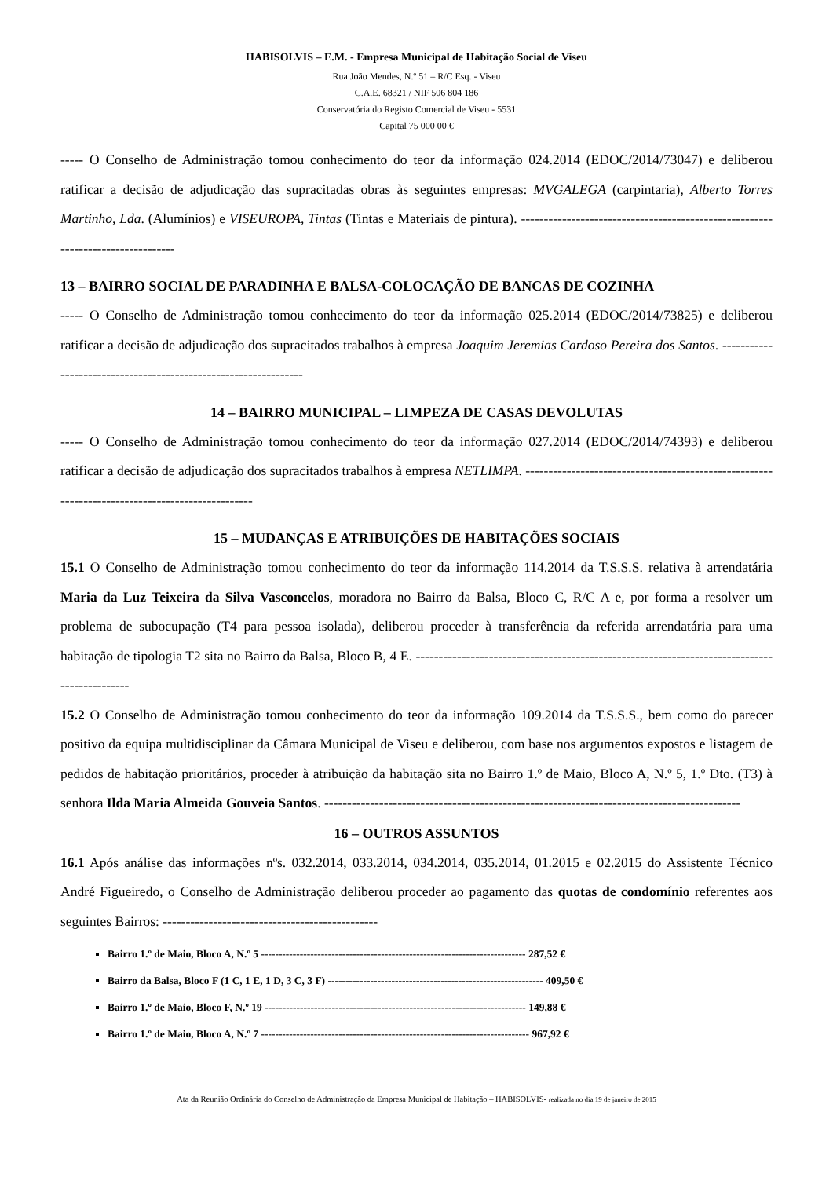HABISOLVIS – E.M. - Empresa Municipal de Habitação Social de Viseu
Rua João Mendes, N.º 51 – R/C Esq. - Viseu
C.A.E. 68321 / NIF 506 804 186
Conservatória do Registo Comercial de Viseu - 5531
Capital 75 000 00 €
----- O Conselho de Administração tomou conhecimento do teor da informação 024.2014 (EDOC/2014/73047) e deliberou ratificar a decisão de adjudicação das supracitadas obras às seguintes empresas: MVGALEGA (carpintaria), Alberto Torres Martinho, Lda. (Alumínios) e VISEUROPA, Tintas (Tintas e Materiais de pintura). --------------------------------------------------------------------------------
13 – BAIRRO SOCIAL DE PARADINHA E BALSA-COLOCAÇÃO DE BANCAS DE COZINHA
----- O Conselho de Administração tomou conhecimento do teor da informação 025.2014 (EDOC/2014/73825) e deliberou ratificar a decisão de adjudicação dos supracitados trabalhos à empresa Joaquim Jeremias Cardoso Pereira dos Santos. ----------------------------------------------------------------
14 – BAIRRO MUNICIPAL – LIMPEZA DE CASAS DEVOLUTAS
----- O Conselho de Administração tomou conhecimento do teor da informação 027.2014 (EDOC/2014/74393) e deliberou ratificar a decisão de adjudicação dos supracitados trabalhos à empresa NETLIMPA. ------------------------------------------------------------------------------------------------
15 – MUDANÇAS E ATRIBUIÇÕES DE HABITAÇÕES SOCIAIS
15.1 O Conselho de Administração tomou conhecimento do teor da informação 114.2014 da T.S.S.S. relativa à arrendatária Maria da Luz Teixeira da Silva Vasconcelos, moradora no Bairro da Balsa, Bloco C, R/C A e, por forma a resolver um problema de subocupação (T4 para pessoa isolada), deliberou proceder à transferência da referida arrendatária para uma habitação de tipologia T2 sita no Bairro da Balsa, Bloco B, 4 E. ---------------------------------------------------------------------------------------------
15.2 O Conselho de Administração tomou conhecimento do teor da informação 109.2014 da T.S.S.S., bem como do parecer positivo da equipa multidisciplinar da Câmara Municipal de Viseu e deliberou, com base nos argumentos expostos e listagem de pedidos de habitação prioritários, proceder à atribuição da habitação sita no Bairro 1.º de Maio, Bloco A, N.º 5, 1.º Dto. (T3) à senhora Ilda Maria Almeida Gouveia Santos. -------------------------------------------------------------------------------------------
16 – OUTROS ASSUNTOS
16.1 Após análise das informações nºs. 032.2014, 033.2014, 034.2014, 035.2014, 01.2015 e 02.2015 do Assistente Técnico André Figueiredo, o Conselho de Administração deliberou proceder ao pagamento das quotas de condomínio referentes aos seguintes Bairros: -----------------------------------------------
Bairro 1.º de Maio, Bloco A, N.º 5 --------------------------------------------------------------------------- 287,52 €
Bairro da Balsa, Bloco F (1 C, 1 E, 1 D, 3 C, 3 F) ------------------------------------------------------------- 409,50 €
Bairro 1.º de Maio, Bloco F, N.º 19 -------------------------------------------------------------------------- 149,88 €
Bairro 1.º de Maio, Bloco A, N.º 7 ---------------------------------------------------------------------------- 967,92 €
Ata da Reunião Ordinária do Conselho de Administração da Empresa Municipal de Habitação – HABISOLVIS- realizada no dia 19 de janeiro de 2015